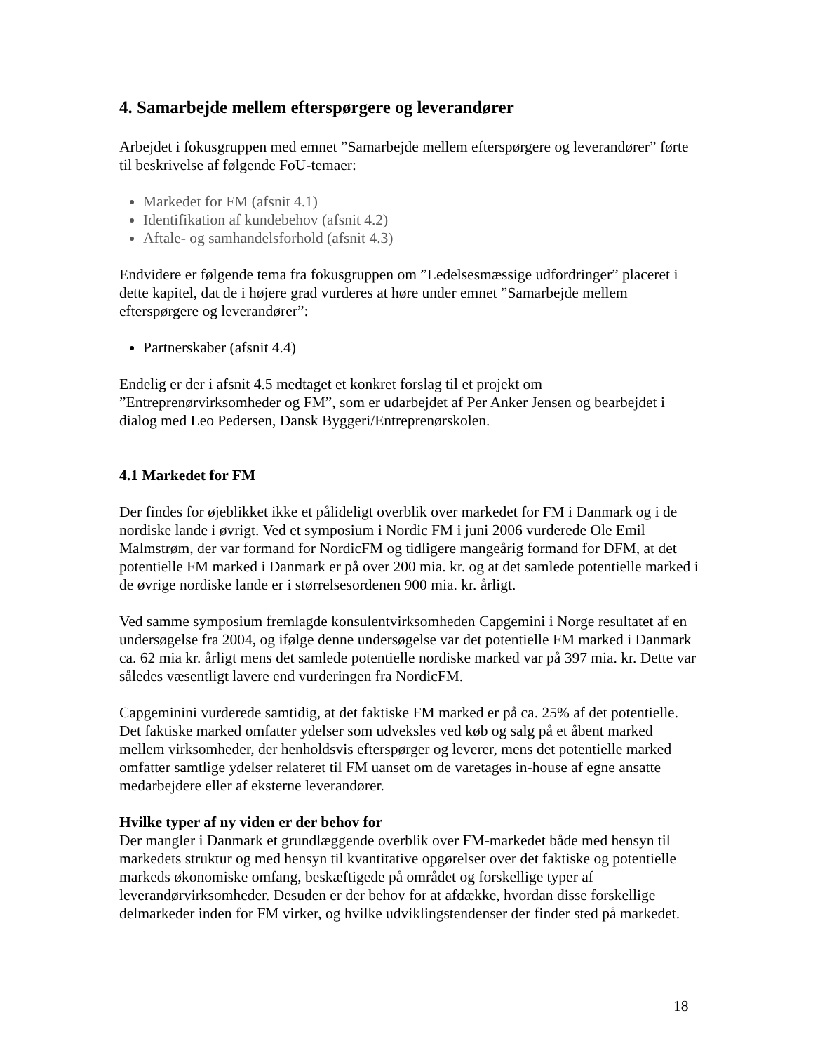4. Samarbejde mellem efterspørgere og leverandører
Arbejdet i fokusgruppen med emnet ”Samarbejde mellem efterspørgere og leverandører” førte til beskrivelse af følgende FoU-temaer:
Markedet for FM (afsnit 4.1)
Identifikation af kundebehov (afsnit 4.2)
Aftale- og samhandelsforhold (afsnit 4.3)
Endvidere er følgende tema fra fokusgruppen om ”Ledelsesmæssige udfordringer” placeret i dette kapitel, dat de i højere grad vurderes at høre under emnet ”Samarbejde mellem efterspørgere og leverandører”:
Partnerskaber (afsnit 4.4)
Endelig er der i afsnit 4.5 medtaget et konkret forslag til et projekt om ”Entreprenørvirksomheder og FM”, som er udarbejdet af Per Anker Jensen og bearbejdet i dialog med Leo Pedersen, Dansk Byggeri/Entreprenørskolen.
4.1 Markedet for FM
Der findes for øjeblikket ikke et pålideligt overblik over markedet for FM i Danmark og i de nordiske lande i øvrigt. Ved et symposium i Nordic FM i juni 2006 vurderede Ole Emil Malmstrøm, der var formand for NordicFM og tidligere mangeårig formand for DFM, at det potentielle FM marked i Danmark er på over 200 mia. kr. og at det samlede potentielle marked i de øvrige nordiske lande er i størrelsesordenen 900 mia. kr. årligt.
Ved samme symposium fremlagde konsulentvirksomheden Capgemini i Norge resultatet af en undersøgelse fra 2004, og ifølge denne undersøgelse var det potentielle FM marked i Danmark ca. 62 mia kr. årligt mens det samlede potentielle nordiske marked var på 397 mia. kr. Dette var således væsentligt lavere end vurderingen fra NordicFM.
Capgeminini vurderede samtidig, at det faktiske FM marked er på ca. 25% af det potentielle. Det faktiske marked omfatter ydelser som udveksles ved køb og salg på et åbent marked mellem virksomheder, der henholdsvis efterspørger og leverer, mens det potentielle marked omfatter samtlige ydelser relateret til FM uanset om de varetages in-house af egne ansatte medarbejdere eller af eksterne leverandører.
Hvilke typer af ny viden er der behov for
Der mangler i Danmark et grundlæggende overblik over FM-markedet både med hensyn til markedets struktur og med hensyn til kvantitative opgørelser over det faktiske og potentielle markeds økonomiske omfang, beskæftigede på området og forskellige typer af leverandørvirksomheder. Desuden er der behov for at afdække, hvordan disse forskellige delmarkeder inden for FM virker, og hvilke udviklingstendenser der finder sted på markedet.
18